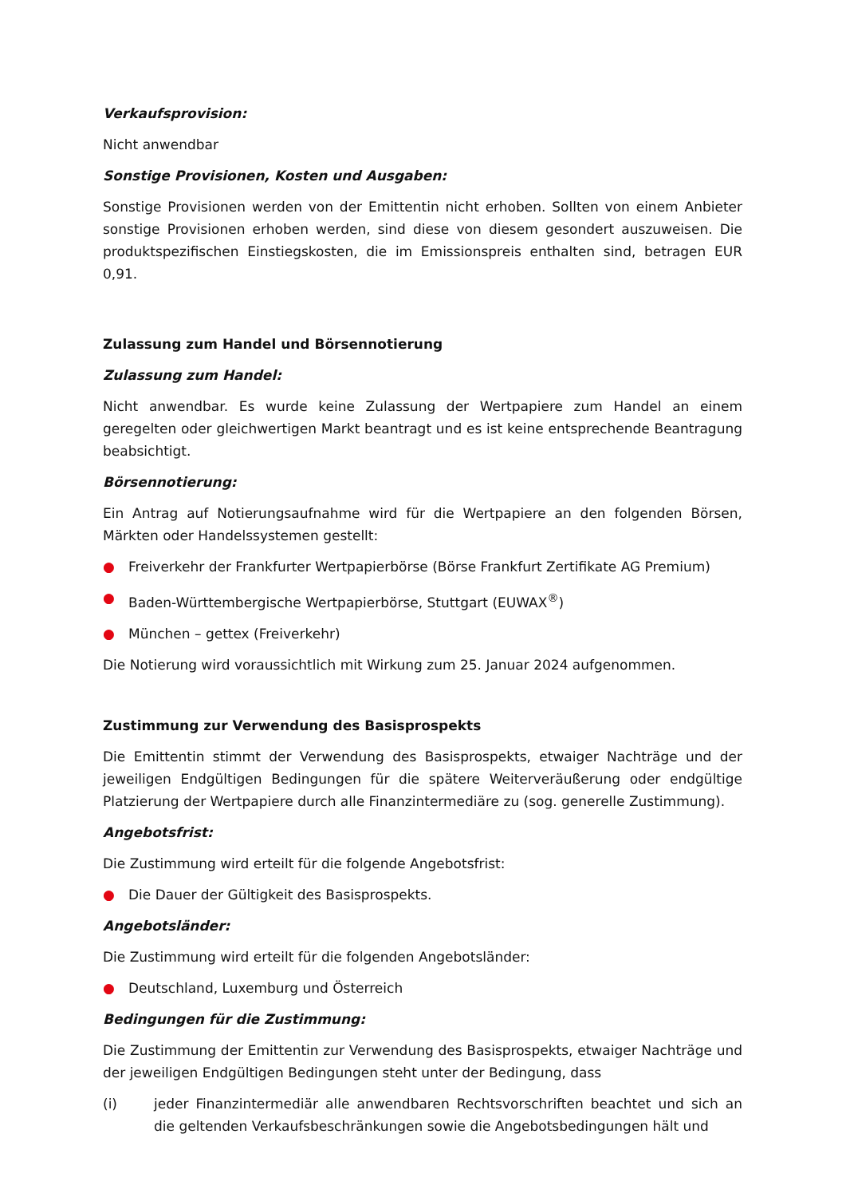Verkaufsprovision:
Nicht anwendbar
Sonstige Provisionen, Kosten und Ausgaben:
Sonstige Provisionen werden von der Emittentin nicht erhoben. Sollten von einem Anbieter sonstige Provisionen erhoben werden, sind diese von diesem gesondert auszuweisen. Die produktspezifischen Einstiegskosten, die im Emissionspreis enthalten sind, betragen EUR 0,91.
Zulassung zum Handel und Börsennotierung
Zulassung zum Handel:
Nicht anwendbar. Es wurde keine Zulassung der Wertpapiere zum Handel an einem geregelten oder gleichwertigen Markt beantragt und es ist keine entsprechende Beantragung beabsichtigt.
Börsennotierung:
Ein Antrag auf Notierungsaufnahme wird für die Wertpapiere an den folgenden Börsen, Märkten oder Handelssystemen gestellt:
● Freiverkehr der Frankfurter Wertpapierbörse (Börse Frankfurt Zertifikate AG Premium)
● Baden-Württembergische Wertpapierbörse, Stuttgart (EUWAX<sup>®</sup>)
● München – gettex (Freiverkehr)
Die Notierung wird voraussichtlich mit Wirkung zum 25. Januar 2024 aufgenommen.
Zustimmung zur Verwendung des Basisprospekts
Die Emittentin stimmt der Verwendung des Basisprospekts, etwaiger Nachträge und der jeweiligen Endgültigen Bedingungen für die spätere Weiterveräußerung oder endgültige Platzierung der Wertpapiere durch alle Finanzintermediäre zu (sog. generelle Zustimmung).
Angebotsfrist:
Die Zustimmung wird erteilt für die folgende Angebotsfrist:
● Die Dauer der Gültigkeit des Basisprospekts.
Angebotsländer:
Die Zustimmung wird erteilt für die folgenden Angebotsländer:
● Deutschland, Luxemburg und Österreich
Bedingungen für die Zustimmung:
Die Zustimmung der Emittentin zur Verwendung des Basisprospekts, etwaiger Nachträge und der jeweiligen Endgültigen Bedingungen steht unter der Bedingung, dass
(i) jeder Finanzintermediär alle anwendbaren Rechtsvorschriften beachtet und sich an die geltenden Verkaufsbeschränkungen sowie die Angebotsbedingungen hält und